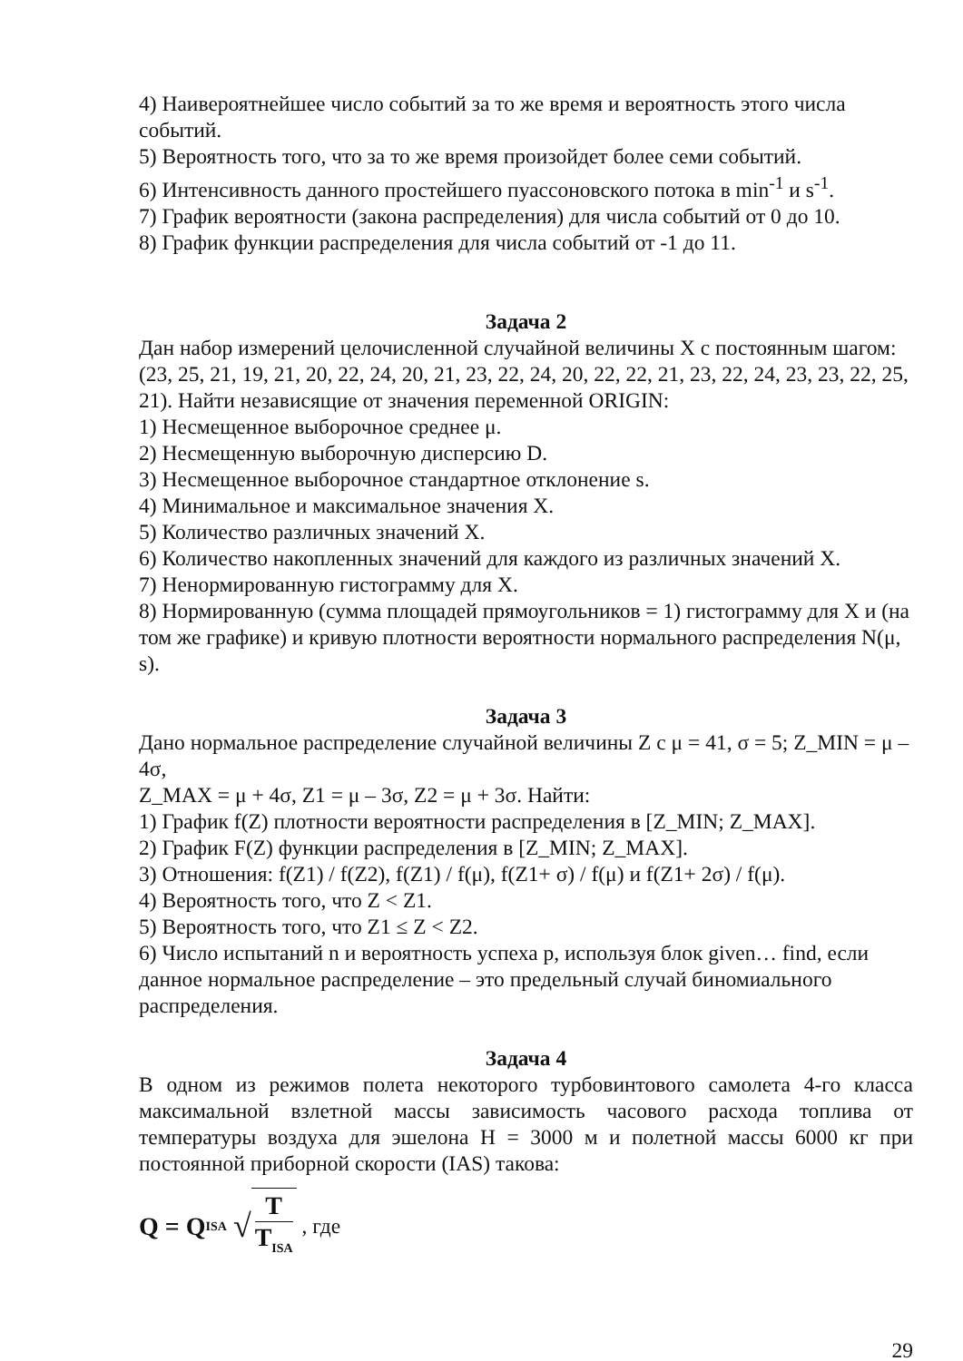4) Наивероятнейшее число событий за то же время и вероятность этого числа событий.
5) Вероятность того, что за то же время произойдет более семи событий.
6) Интенсивность данного простейшего пуассоновского потока в min<sup>-1</sup> и s<sup>-1</sup>.
7) График вероятности (закона распределения) для числа событий от 0 до 10.
8) График функции распределения для числа событий от -1 до 11.
Задача 2
Дан набор измерений целочисленной случайной величины X с постоянным шагом:
(23, 25, 21, 19, 21, 20, 22, 24, 20, 21, 23, 22, 24, 20, 22, 22, 21, 23, 22, 24, 23, 23, 22, 25, 21). Найти независящие от значения переменной ORIGIN:
1) Несмещенное выборочное среднее μ.
2) Несмещенную выборочную дисперсию D.
3) Несмещенное выборочное стандартное отклонение s.
4) Минимальное и максимальное значения X.
5) Количество различных значений X.
6) Количество накопленных значений для каждого из различных значений X.
7) Ненормированную гистограмму для X.
8) Нормированную (сумма площадей прямоугольников = 1) гистограмму для X и (на том же графике) и кривую плотности вероятности нормального распределения N(μ, s).
Задача 3
Дано нормальное распределение случайной величины Z с μ = 41, σ = 5; Z_MIN = μ – 4σ,
Z_MAX = μ + 4σ, Z1 = μ – 3σ, Z2 = μ + 3σ. Найти:
1) График f(Z) плотности вероятности распределения в [Z_MIN; Z_MAX].
2) График F(Z) функции распределения в [Z_MIN; Z_MAX].
3) Отношения: f(Z1) / f(Z2), f(Z1) / f(μ), f(Z1+ σ) / f(μ) и f(Z1+ 2σ) / f(μ).
4) Вероятность того, что Z < Z1.
5) Вероятность того, что Z1 ≤ Z < Z2.
6) Число испытаний n и вероятность успеха p, используя блок given… find, если данное нормальное распределение – это предельный случай биномиального распределения.
Задача 4
В одном из режимов полета некоторого турбовинтового самолета 4-го класса максимальной взлетной массы зависимость часового расхода топлива от температуры воздуха для эшелона H = 3000 м и полетной массы 6000 кг при постоянной приборной скорости (IAS) такова:
Q = Q<sub>ISA</sub> √ T T<sub>ISA</sub> , где
29